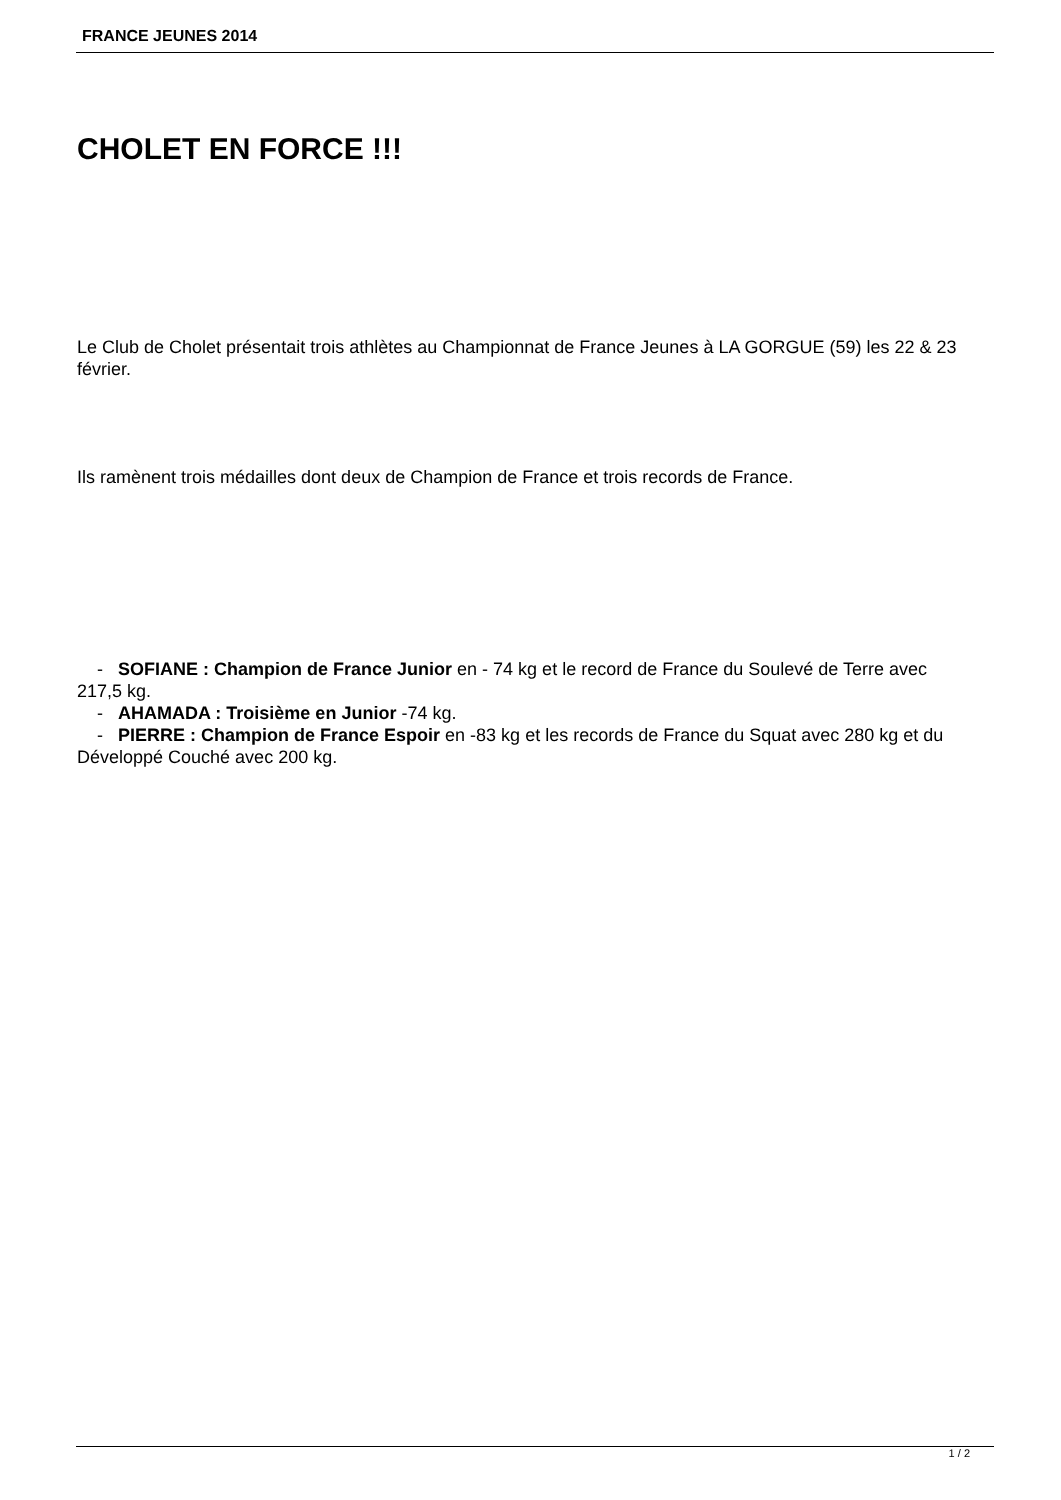FRANCE JEUNES 2014
CHOLET EN FORCE !!!
Le Club de Cholet présentait trois athlètes au Championnat de France Jeunes à LA GORGUE (59) les 22 & 23 février.
Ils ramènent trois médailles dont deux de Champion de France et trois records de France.
- SOFIANE : Champion de France Junior en - 74 kg et le record de France du Soulevé de Terre avec 217,5 kg.
- AHAMADA : Troisième en Junior -74 kg.
- PIERRE : Champion de France Espoir en -83 kg et les records de France du Squat avec 280 kg et du Développé Couché avec 200 kg.
1 / 2